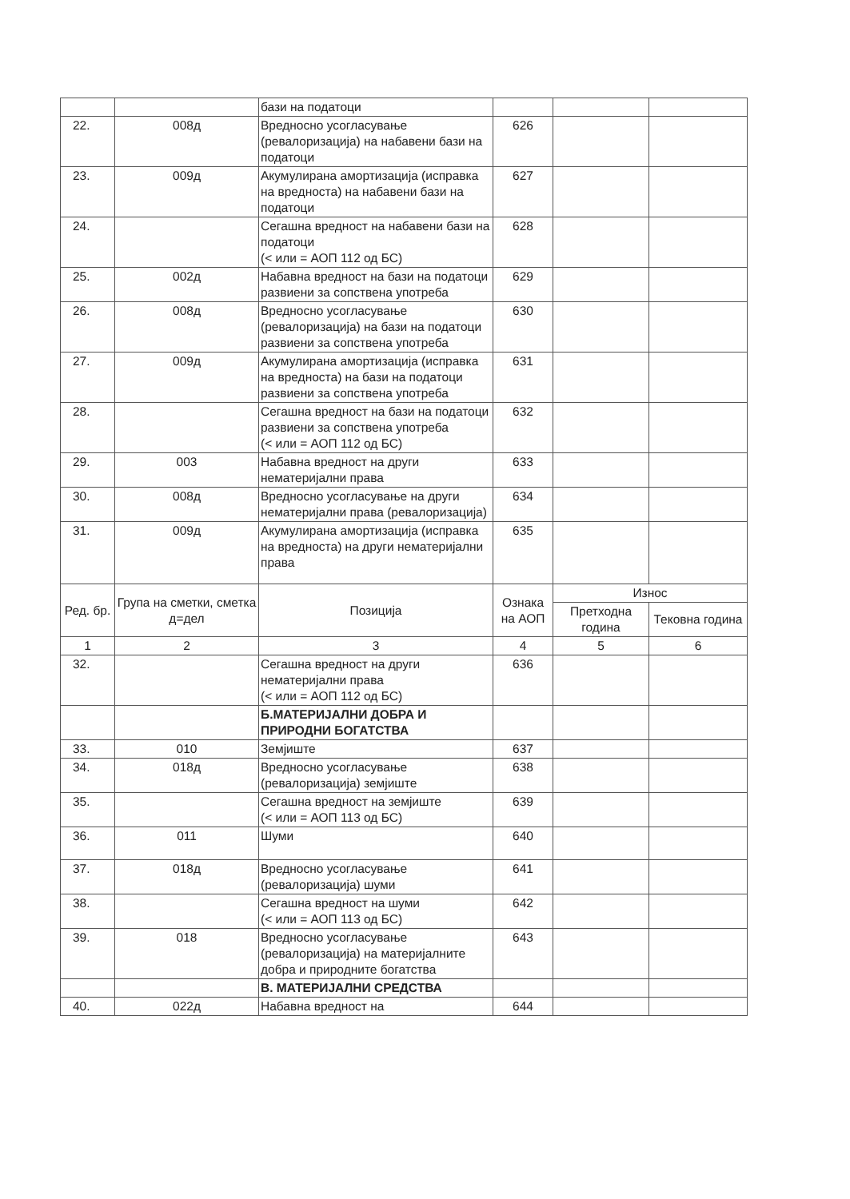| | | бази на податоци | | | |
| 22. | 008д | Вредносно усогласување (ревалоризација) на набавени бази на податоци | 626 | | |
| 23. | 009д | Акумулирана амортизација (исправка на вредноста) на набавени бази на податоци | 627 | | |
| 24. | | Сегашна вредност на набавени бази на податоци (< или = АОП 112 од БС) | 628 | | |
| 25. | 002д | Набавна вредност на бази на податоци развиени за сопствена употреба | 629 | | |
| 26. | 008д | Вредносно усогласување (ревалоризација) на бази на податоци развиени за сопствена употреба | 630 | | |
| 27. | 009д | Акумулирана амортизација (исправка на вредноста) на бази на податоци развиени за сопствена употреба | 631 | | |
| 28. | | Сегашна вредност на бази на податоци развиени за сопствена употреба (< или = АОП 112 од БС) | 632 | | |
| 29. | 003 | Набавна вредност на други нематеријални права | 633 | | |
| 30. | 008д | Вредносно усогласување на други нематеријални права (ревалоризација) | 634 | | |
| 31. | 009д | Акумулирана амортизација (исправка на вредноста) на други нематеријални права | 635 | | |
| Ред. бр. | Група на сметки, сметка д=дел | Позиција | Ознака на АОП | Износ | |
| | | | | Претходна година | Тековна година |
| 1 | 2 | 3 | 4 | 5 | 6 |
| 32. | | Сегашна вредност на други нематеријални права (< или = АОП 112 од БС) | 636 | | |
| | | Б.МАТЕРИЈАЛНИ ДОБРА И ПРИРОДНИ БОГАТСТВА | | | |
| 33. | 010 | Земјиште | 637 | | |
| 34. | 018д | Вредносно усогласување (ревалоризација) земјиште | 638 | | |
| 35. | | Сегашна вредност на земјиште (< или = АОП 113 од БС) | 639 | | |
| 36. | 011 | Шуми | 640 | | |
| 37. | 018д | Вредносно усогласување (ревалоризација) шуми | 641 | | |
| 38. | | Сегашна вредност на шуми (< или = АОП 113 од БС) | 642 | | |
| 39. | 018 | Вредносно усогласување (ревалоризација) на материјалните добра и природните богатства | 643 | | |
| | | В. МАТЕРИЈАЛНИ СРЕДСТВА | | | |
| 40. | 022д | Набавна вредност на | 644 | | |